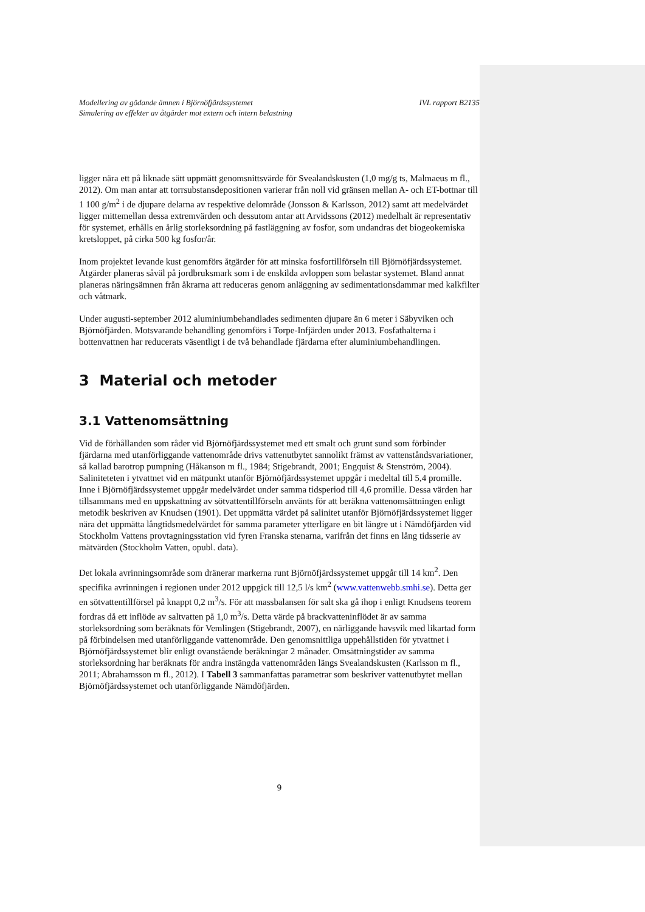Modellering av gödande ämnen i Björnöfjärdssystemet
Simulering av effekter av åtgärder mot extern och intern belastning
IVL rapport B2135
ligger nära ett på liknade sätt uppmätt genomsnittsvärde för Svealandskusten (1,0 mg/g ts, Malmaeus m fl., 2012). Om man antar att torrsubstansdepositionen varierar från noll vid gränsen mellan A- och ET-bottnar till 1 100 g/m<sup>2</sup> i de djupare delarna av respektive delområde (Jonsson & Karlsson, 2012) samt att medelvärdet ligger mittemellan dessa extremvärden och dessutom antar att Arvidssons (2012) medelhalt är representativ för systemet, erhålls en årlig storleksordning på fastläggning av fosfor, som undandras det biogeokemiska kretsloppet, på cirka 500 kg fosfor/år.
Inom projektet levande kust genomförs åtgärder för att minska fosfortillförseln till Björnöfjärdssystemet. Åtgärder planeras såväl på jordbruksmark som i de enskilda avloppen som belastar systemet. Bland annat planeras näringsämnen från åkrarna att reduceras genom anläggning av sedimentationsdammar med kalkfilter och våtmark.
Under augusti-september 2012 aluminiumbehandlades sedimenten djupare än 6 meter i Säbyviken och Björnöfjärden. Motsvarande behandling genomförs i Torpe-Infjärden under 2013. Fosfathalterna i bottenvattnen har reducerats väsentligt i de två behandlade fjärdarna efter aluminiumbehandlingen.
3 Material och metoder
3.1 Vattenomsättning
Vid de förhållanden som råder vid Björnöfjärdssystemet med ett smalt och grunt sund som förbinder fjärdarna med utanförliggande vattenområde drivs vattenutbytet sannolikt främst av vattenståndsvariationer, så kallad barotrop pumpning (Håkanson m fl., 1984; Stigebrandt, 2001; Engquist & Stenström, 2004). Saliniteteten i ytvattnet vid en mätpunkt utanför Björnöfjärdssystemet uppgår i medeltal till 5,4 promille. Inne i Björnöfjärdssystemet uppgår medelvärdet under samma tidsperiod till 4,6 promille. Dessa värden har tillsammans med en uppskattning av sötvattentillförseln använts för att beräkna vattenomsättningen enligt metodik beskriven av Knudsen (1901). Det uppmätta värdet på salinitet utanför Björnöfjärdssystemet ligger nära det uppmätta långtidsmedelvärdet för samma parameter ytterligare en bit längre ut i Nämdöfjärden vid Stockholm Vattens provtagningsstation vid fyren Franska stenarna, varifrån det finns en lång tidsserie av mätvärden (Stockholm Vatten, opubl. data).
Det lokala avrinningsområde som dränerar markerna runt Björnöfjärdssystemet uppgår till 14 km<sup>2</sup>. Den specifika avrinningen i regionen under 2012 uppgick till 12,5 l/s km<sup>2</sup> (www.vattenwebb.smhi.se). Detta ger en sötvattentillförsel på knappt 0,2 m<sup>3</sup>/s. För att massbalansen för salt ska gå ihop i enligt Knudsens teorem fordras då ett inflöde av saltvatten på 1,0 m<sup>3</sup>/s. Detta värde på brackvatteninflödet är av samma storleksordning som beräknats för Vemlingen (Stigebrandt, 2007), en närliggande havsvik med likartad form på förbindelsen med utanförliggande vattenområde. Den genomsnittliga uppehållstiden för ytvattnet i Björnöfjärdssystemet blir enligt ovanstående beräkningar 2 månader. Omsättningstider av samma storleksordning har beräknats för andra instängda vattenområden längs Svealandskusten (Karlsson m fl., 2011; Abrahamsson m fl., 2012). I Tabell 3 sammanfattas parametrar som beskriver vattenutbytet mellan Björnöfjärdssystemet och utanförliggande Nämdöfjärden.
9